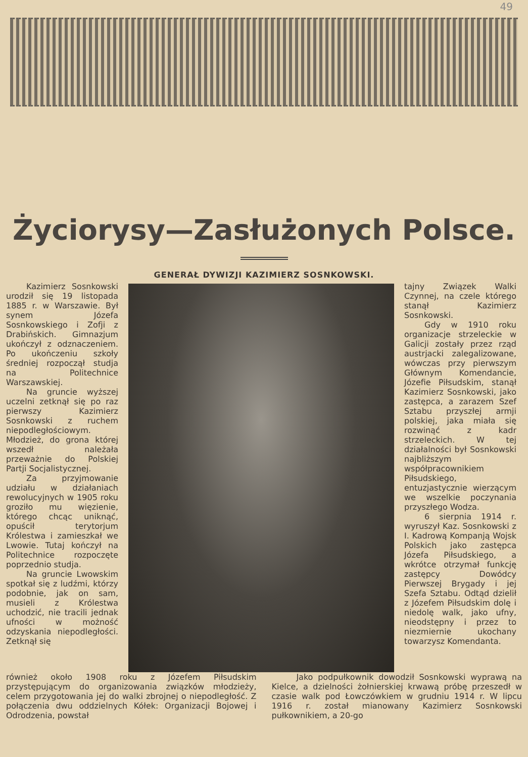49
Życiorysy—Zasłużonych Polsce.
GENERAŁ DYWIZJI KAZIMIERZ SOSNKOWSKI.
Kazimierz Sosnkowski urodził się 19 listopada 1885 r. w Warszawie. Był synem Józefa Sosnkowskiego i Zofji z Drabińskich. Gimnazjum ukończył z odznaczeniem. Po ukończeniu szkoły średniej rozpoczął studja na Politechnice Warszawskiej.
Na gruncie wyższej uczelni zetknął się po raz pierwszy Kazimierz Sosnkowski z ruchem niepodległościowym. Młodzież, do grona której wszedł należała przeważnie do Polskiej Partji Socjalistycznej.
Za przyjmowanie udziału w działaniach rewolucyjnych w 1905 roku groziło mu więzienie, którego chcąc uniknąć, opuścił terytorjum Królestwa i zamieszkał we Lwowie. Tutaj kończył na Politechnice rozpoczęte poprzednio studja.
Na gruncie Lwowskim spotkał się z ludźmi, którzy podobnie, jak on sam, musieli z Królestwa uchodzić, nie tracili jednak ufności w możność odzyskania niepodległości. Zetknął się
tajny Związek Walki Czynnej, na czele którego stanął Kazimierz Sosnkowski.
Gdy w 1910 roku organizacje strzeleckie w Galicji zostały przez rząd austrjacki zalegalizowane, wówczas przy pierwszym Głównym Komendancie, Józefie Piłsudskim, stanął Kazimierz Sosnkowski, jako zastępca, a zarazem Szef Sztabu przyszłej armji polskiej, jaka miała się rozwinąć z kadr strzeleckich. W tej działalności był Sosnkowski najbliższym współpracownikiem Piłsudskiego, entuzjastycznie wierzącym we wszelkie poczynania przyszłego Wodza.
6 sierpnia 1914 r. wyruszył Kaz. Sosnkowski z I. Kadrową Kompanją Wojsk Polskich jako zastępca Józefa Piłsudskiego, a wkrótce otrzymał funkcję zastępcy Dowódcy Pierwszej Brygady i jej Szefa Sztabu. Odtąd dzielił z Józefem Piłsudskim dolę i niedolę walk, jako ufny, nieodstępny i przez to niezmiernie ukochany towarzysz Komendanta.
również około 1908 roku z Józefem Piłsudskim przystępującym do organizowania związków młodzieży, celem przygotowania jej do walki zbrojnej o niepodległość. Z połączenia dwu oddzielnych Kółek: Organizacji Bojowej i Odrodzenia, powstał
Jako podpułkownik dowodził Sosnkowski wyprawą na Kielce, a dzielności żołnierskiej krwawą próbę przeszedł w czasie walk pod Łowczówkiem w grudniu 1914 r. W lipcu 1916 r. został mianowany Kazimierz Sosnkowski pułkownikiem, a 20-go